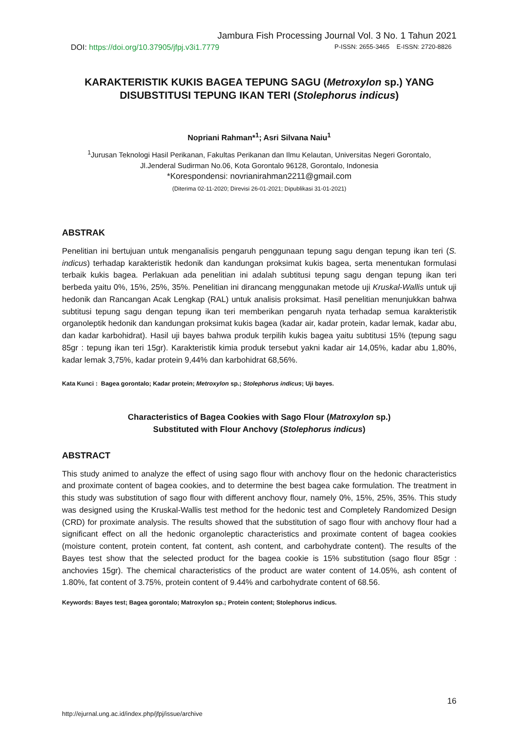Jambura Fish Processing Journal Vol. 3 No. 1 Tahun 2021
DOI: https://doi.org/10.37905/jfpj.v3i1.7779 P-ISSN: 2655-3465 E-ISSN: 2720-8826
KARAKTERISTIK KUKIS BAGEA TEPUNG SAGU (Metroxylon sp.) YANG DISUBSTITUSI TEPUNG IKAN TERI (Stolephorus indicus)
Nopriani Rahman*<sup>1</sup>; Asri Silvana Naiu<sup>1</sup>
<sup>1</sup> Jurusan Teknologi Hasil Perikanan, Fakultas Perikanan dan Ilmu Kelautan, Universitas Negeri Gorontalo,
Jl.Jenderal Sudirman No.06, Kota Gorontalo 96128, Gorontalo, Indonesia
*Korespondensi: novrianirahman2211@gmail.com
(Diterima 02-11-2020; Direvisi 26-01-2021; Dipublikasi 31-01-2021)
ABSTRAK
Penelitian ini bertujuan untuk menganalisis pengaruh penggunaan tepung sagu dengan tepung ikan teri (S. indicus) terhadap karakteristik hedonik dan kandungan proksimat kukis bagea, serta menentukan formulasi terbaik kukis bagea. Perlakuan ada penelitian ini adalah subtitusi tepung sagu dengan tepung ikan teri berbeda yaitu 0%, 15%, 25%, 35%. Penelitian ini dirancang menggunakan metode uji Kruskal-Wallis untuk uji hedonik dan Rancangan Acak Lengkap (RAL) untuk analisis proksimat. Hasil penelitian menunjukkan bahwa subtitusi tepung sagu dengan tepung ikan teri memberikan pengaruh nyata terhadap semua karakteristik organoleptik hedonik dan kandungan proksimat kukis bagea (kadar air, kadar protein, kadar lemak, kadar abu, dan kadar karbohidrat). Hasil uji bayes bahwa produk terpilih kukis bagea yaitu subtitusi 15% (tepung sagu 85gr : tepung ikan teri 15gr). Karakteristik kimia produk tersebut yakni kadar air 14,05%, kadar abu 1,80%, kadar lemak 3,75%, kadar protein 9,44% dan karbohidrat 68,56%.
Kata Kunci : Bagea gorontalo; Kadar protein; Metroxylon sp.; Stolephorus indicus; Uji bayes.
Characteristics of Bagea Cookies with Sago Flour (Matroxylon sp.)
Substituted with Flour Anchovy (Stolephorus indicus)
ABSTRACT
This study animed to analyze the effect of using sago flour with anchovy flour on the hedonic characteristics and proximate content of bagea cookies, and to determine the best bagea cake formulation. The treatment in this study was substitution of sago flour with different anchovy flour, namely 0%, 15%, 25%, 35%. This study was designed using the Kruskal-Wallis test method for the hedonic test and Completely Randomized Design (CRD) for proximate analysis. The results showed that the substitution of sago flour with anchovy flour had a significant effect on all the hedonic organoleptic characteristics and proximate content of bagea cookies (moisture content, protein content, fat content, ash content, and carbohydrate content). The results of the Bayes test show that the selected product for the bagea cookie is 15% substitution (sago flour 85gr : anchovies 15gr). The chemical characteristics of the product are water content of 14.05%, ash content of 1.80%, fat content of 3.75%, protein content of 9.44% and carbohydrate content of 68.56.
Keywords: Bayes test; Bagea gorontalo; Matroxylon sp.; Protein content; Stolephorus indicus.
16
http://ejurnal.ung.ac.id/index.php/jfpj/issue/archive